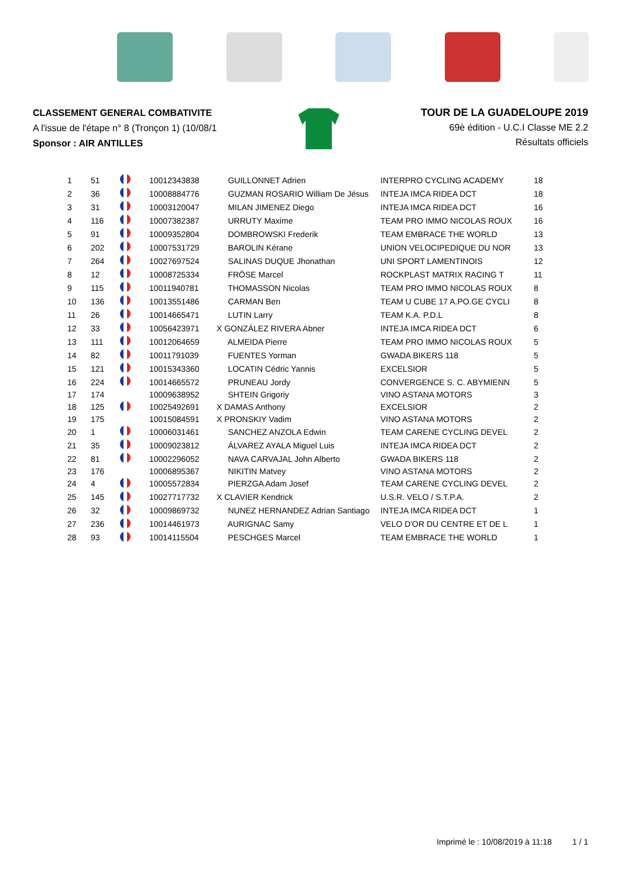CLASSEMENT GENERAL COMBATIVITE
A l'issue de l'étape n° 8 (Tronçon 1) (10/08/1
Sponsor : AIR ANTILLES
TOUR DE LA GUADELOUPE 2019
69è édition - U.C.I Classe ME 2.2
Résultats officiels
| 1 | 51 | | 10012343838 | GUILLONNET Adrien | INTERPRO CYCLING ACADEMY | 18 |
| 2 | 36 | | 10008884776 | GUZMAN ROSARIO William De Jésus | INTEJA IMCA RIDEA DCT | 18 |
| 3 | 31 | | 10003120047 | MILAN JIMENEZ Diego | INTEJA IMCA RIDEA DCT | 16 |
| 4 | 116 | | 10007382387 | URRUTY Maxime | TEAM PRO IMMO NICOLAS ROUX | 16 |
| 5 | 91 | | 10009352804 | DOMBROWSKI Frederik | TEAM EMBRACE THE WORLD | 13 |
| 6 | 202 | | 10007531729 | BAROLIN Kérane | UNION VELOCIPEDIQUE DU NOR | 13 |
| 7 | 264 | | 10027697524 | SALINAS DUQUE Jhonathan | UNI SPORT LAMENTINOIS | 12 |
| 8 | 12 | | 10008725334 | FRÖSE Marcel | ROCKPLAST MATRIX RACING T | 11 |
| 9 | 115 | | 10011940781 | THOMASSON Nicolas | TEAM PRO IMMO NICOLAS ROUX | 8 |
| 10 | 136 | | 10013551486 | CARMAN Ben | TEAM U CUBE 17 A.PO.GE CYCLI | 8 |
| 11 | 26 | | 10014665471 | LUTIN Larry | TEAM K.A. P.D.L | 8 |
| 12 | 33 | | 10056423971 | X GONZÁLEZ RIVERA Abner | INTEJA IMCA RIDEA DCT | 6 |
| 13 | 111 | | 10012064659 | ALMEIDA Pierre | TEAM PRO IMMO NICOLAS ROUX | 5 |
| 14 | 82 | | 10011791039 | FUENTES Yorman | GWADA BIKERS 118 | 5 |
| 15 | 121 | | 10015343360 | LOCATIN Cédric Yannis | EXCELSIOR | 5 |
| 16 | 224 | | 10014665572 | PRUNEAU Jordy | CONVERGENCE S. C. ABYMIENN | 5 |
| 17 | 174 | | 10009638952 | SHTEIN Grigoriy | VINO ASTANA MOTORS | 3 |
| 18 | 125 | | 10025492691 | X DAMAS Anthony | EXCELSIOR | 2 |
| 19 | 175 | | 10015084591 | X PRONSKIY Vadim | VINO ASTANA MOTORS | 2 |
| 20 | 1 | | 10006031461 | SANCHEZ ANZOLA Edwin | TEAM CARENE CYCLING DEVEL | 2 |
| 21 | 35 | | 10009023812 | ÁLVAREZ AYALA Miguel Luis | INTEJA IMCA RIDEA DCT | 2 |
| 22 | 81 | | 10002296052 | NAVA CARVAJAL John Alberto | GWADA BIKERS 118 | 2 |
| 23 | 176 | | 10006895367 | NIKITIN Matvey | VINO ASTANA MOTORS | 2 |
| 24 | 4 | | 10005572834 | PIERZGA Adam Josef | TEAM CARENE CYCLING DEVEL | 2 |
| 25 | 145 | | 10027717732 | X CLAVIER Kendrick | U.S.R. VELO / S.T.P.A. | 2 |
| 26 | 32 | | 10009869732 | NUNEZ HERNANDEZ Adrian Santiago | INTEJA IMCA RIDEA DCT | 1 |
| 27 | 236 | | 10014461973 | AURIGNAC Samy | VELO D'OR DU CENTRE ET DE L | 1 |
| 28 | 93 | | 10014115504 | PESCHGES Marcel | TEAM EMBRACE THE WORLD | 1 |
Imprimé le : 10/08/2019 à 11:18 1 / 1